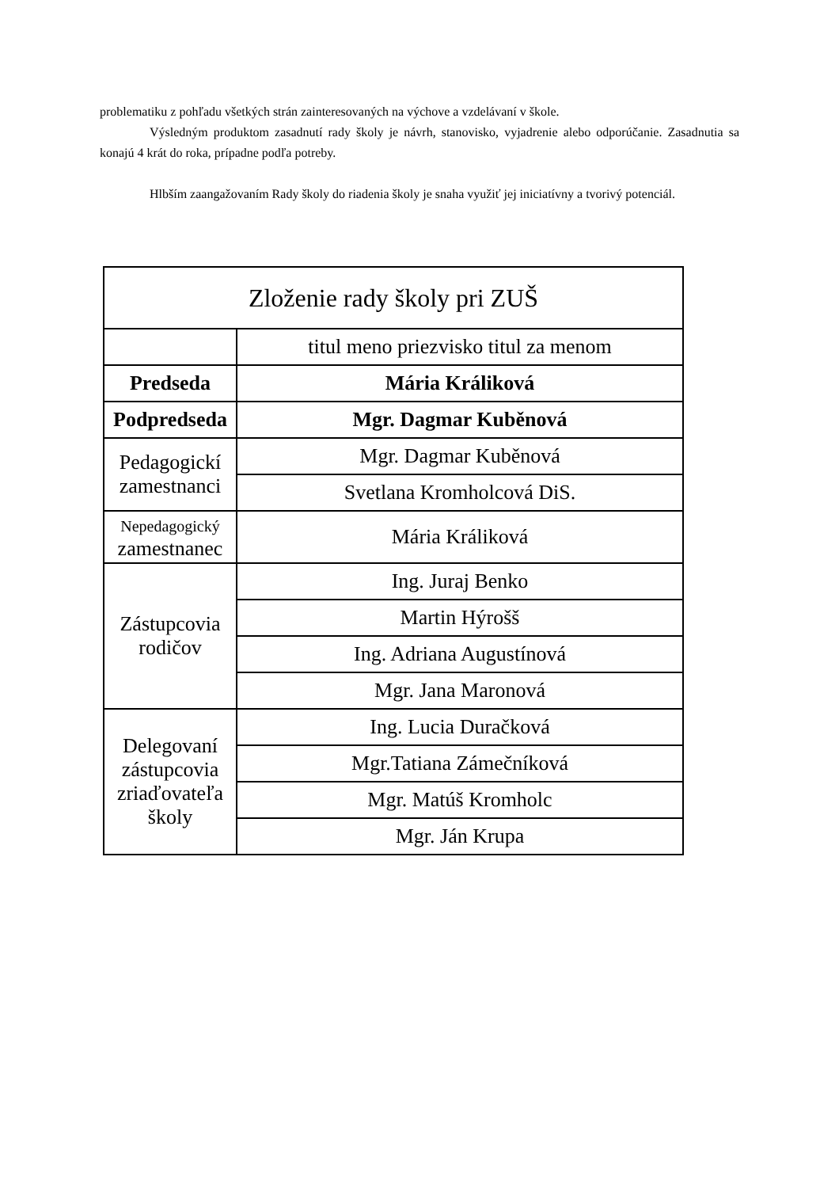problematiku z pohľadu všetkých strán zainteresovaných na výchove a vzdelávaní v škole.
Výsledným produktom zasadnutí rady školy je návrh, stanovisko, vyjadrenie alebo odporúčanie. Zasadnutia sa konajú 4 krát do roka, prípadne podľa potreby.
Hlbším zaangažovaním Rady školy do riadenia školy je snaha využiť jej iniciatívny a tvorivý potenciál.
| Zloženie rady školy pri ZUŠ | |
| | titul meno priezvisko titul za menom |
| Predseda | Mária Králiková |
| Podpredseda | Mgr. Dagmar Kuběnová |
| Pedagogickí zamestnanci | Mgr. Dagmar Kuběnová |
| | Svetlana Kromholcová DiS. |
| Nepedagogický zamestnanec | Mária Králiková |
| Zástupcovia rodičov | Ing. Juraj Benko |
| | Martin Hýrošš |
| | Ing. Adriana Augustínová |
| | Mgr. Jana Maronová |
| Delegovaní zástupcovia zriaďovateľa školy | Ing. Lucia Duračková |
| | Mgr.Tatiana Zámečníková |
| | Mgr. Matúš Kromholc |
| | Mgr. Ján Krupa |